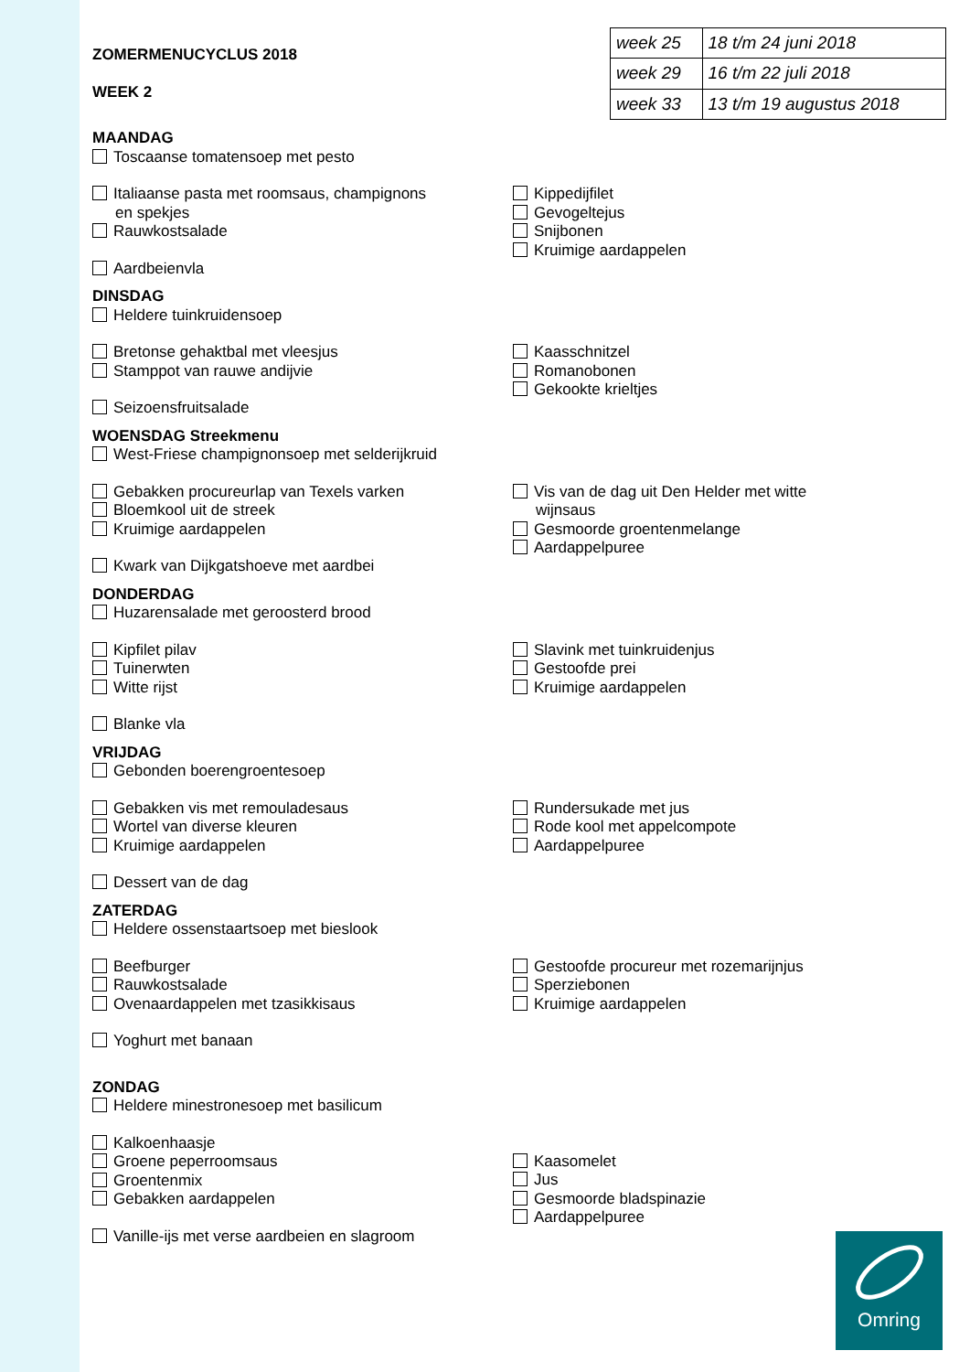ZOMERMENUCYCLUS 2018
WEEK 2
| week 25 | 18 t/m 24 juni 2018 |
| week 29 | 16 t/m 22 juli 2018 |
| week 33 | 13 t/m 19 augustus 2018 |
MAANDAG
Toscaanse tomatensoep met pesto
Italiaanse pasta met roomsaus, champignons
en spekjes
Rauwkostsalade
Aardbeienvla
Kippedijfilet
Gevogeltejus
Snijbonen
Kruimige aardappelen
DINSDAG
Heldere tuinkruidensoep
Bretonse gehaktbal met vleesjus
Stamppot van rauwe andijvie
Seizoensfruitsalade
Kaasschnitzel
Romanobonen
Gekookte krieltjes
WOENSDAG Streekmenu
West-Friese champignonsoep met selderijkruid
Gebakken procureurlap van Texels varken
Bloemkool uit de streek
Kruimige aardappelen
Kwark van Dijkgatshoeve met aardbei
Vis van de dag uit Den Helder met witte
wijnsaus
Gesmoorde groentenmelange
Aardappelpuree
DONDERDAG
Huzarensalade met geroosterd brood
Kipfilet pilav
Tuinerwten
Witte rijst
Blanke vla
Slavink met tuinkruidenjus
Gestoofde prei
Kruimige aardappelen
VRIJDAG
Gebonden boerengroentesoep
Gebakken vis met remouladesaus
Wortel van diverse kleuren
Kruimige aardappelen
Dessert van de dag
Rundersukade met jus
Rode kool met appelcompote
Aardappelpuree
ZATERDAG
Heldere ossenstaartsoep met bieslook
Beefburger
Rauwkostsalade
Ovenaardappelen met tzasikkisaus
Yoghurt met banaan
Gestoofde procureur met rozemarijnjus
Sperziebonen
Kruimige aardappelen
ZONDAG
Heldere minestronesoep met basilicum
Kalkoenhaasje
Groene peperroomsaus
Groentenmix
Gebakken aardappelen
Vanille-ijs met verse aardbeien en slagroom
Kaasomelet
Jus
Gesmoorde bladspinazie
Aardappelpuree
Omring